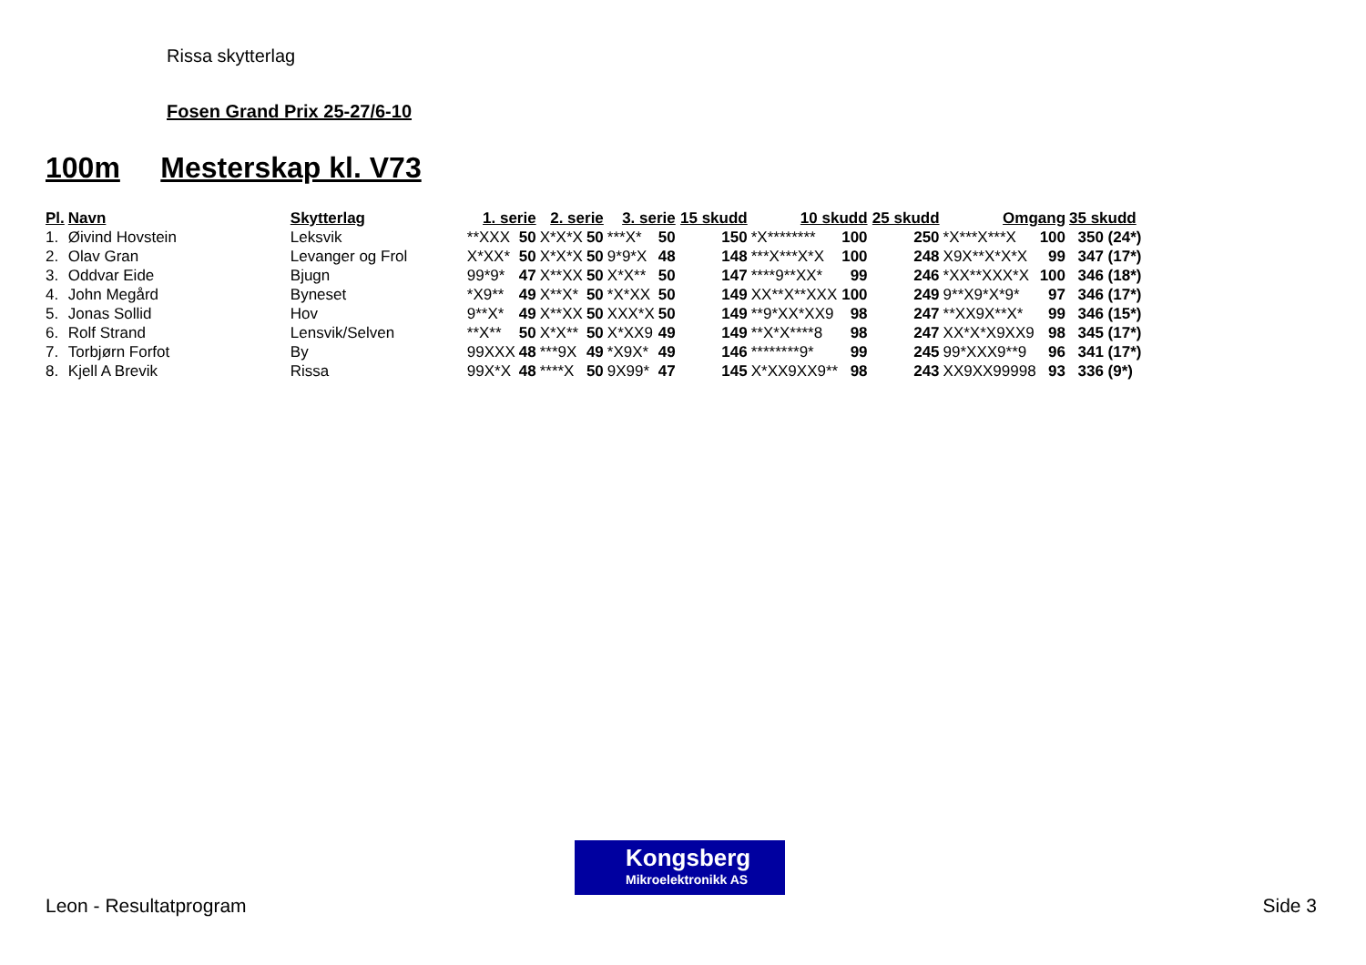Rissa skytterlag
Fosen Grand Prix 25-27/6-10
100m Mesterskap kl. V73
| Pl. | Navn | Skytterlag | 1. serie | | 2. serie | | 3. serie | | 15 skudd | 10 skudd | | 25 skudd | Omgang | | 35 skudd |
| --- | --- | --- | --- | --- | --- | --- | --- | --- | --- | --- | --- | --- | --- | --- | --- |
| 1. | Øivind Hovstein | Leksvik | **XXX | 50 | X*X*X | 50 | ***X* | 50 | 150 | *X******** | 100 | 250 | *X***X***X | 100 | 350 (24*) |
| 2. | Olav Gran | Levanger og Frol | X*XX* | 50 | X*X*X | 50 | 9*9*X | 48 | 148 | ***X***X*X | 100 | 248 | X9X**X*X*X | 99 | 347 (17*) |
| 3. | Oddvar Eide | Bjugn | 99*9* | 47 | X**XX | 50 | X*X** | 50 | 147 | ****9**XX* | 99 | 246 | *XX**XXX*X | 100 | 346 (18*) |
| 4. | John Megård | Byneset | *X9** | 49 | X**X* | 50 | *X*XX | 50 | 149 | XX**X**XXX | 100 | 249 | 9**X9*X*9* | 97 | 346 (17*) |
| 5. | Jonas Sollid | Hov | 9**X* | 49 | X**XX | 50 | XXX*X | 50 | 149 | **9*XX*XX9 | 98 | 247 | **XX9X**X* | 99 | 346 (15*) |
| 6. | Rolf Strand | Lensvik/Selven | **X** | 50 | X*X** | 50 | X*XX9 | 49 | 149 | **X*X****8 | 98 | 247 | XX*X*X9XX9 | 98 | 345 (17*) |
| 7. | Torbjørn Forfot | By | 99XXX | 48 | ***9X | 49 | *X9X* | 49 | 146 | ********9* | 99 | 245 | 99*XXX9**9 | 96 | 341 (17*) |
| 8. | Kjell A Brevik | Rissa | 99X*X | 48 | ****X | 50 | 9X99* | 47 | 145 | X*XX9XX9** | 98 | 243 | XX9XX99998 | 93 | 336 (9*) |
Kongsberg
Mikroelektronikk AS
Leon - Resultatprogram Side 3